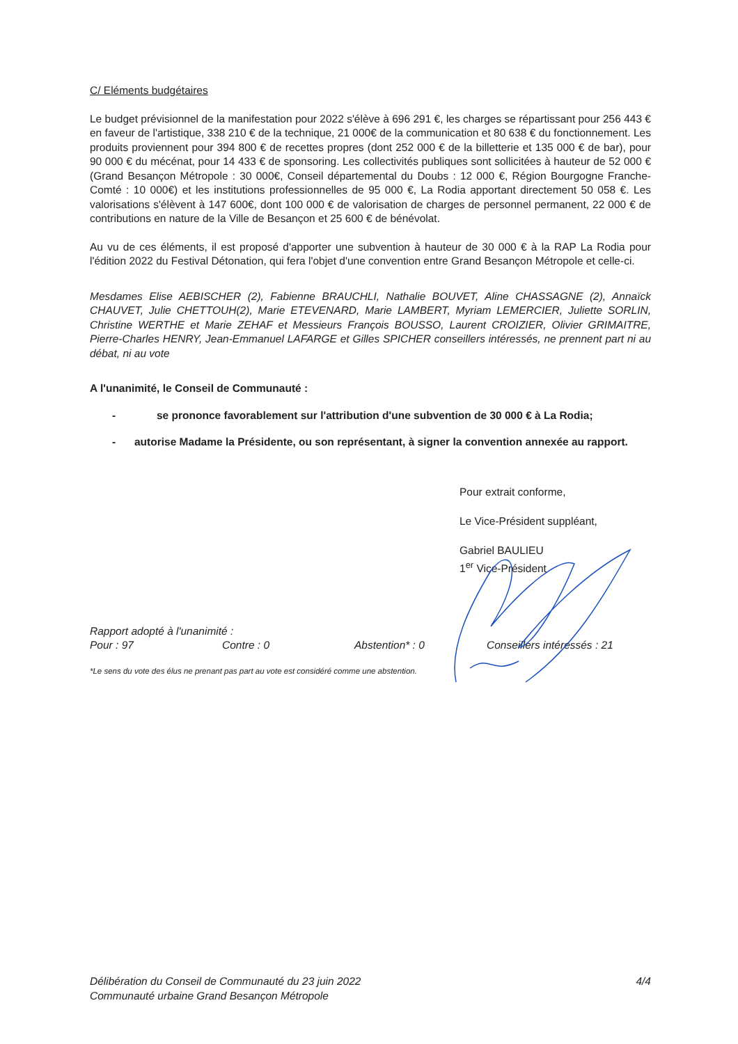C/ Eléments budgétaires
Le budget prévisionnel de la manifestation pour 2022 s'élève à 696 291 €, les charges se répartissant pour 256 443 € en faveur de l'artistique, 338 210 € de la technique, 21 000€ de la communication et 80 638 € du fonctionnement. Les produits proviennent pour 394 800 € de recettes propres (dont 252 000 € de la billetterie et 135 000 € de bar), pour 90 000 € du mécénat, pour 14 433 € de sponsoring. Les collectivités publiques sont sollicitées à hauteur de 52 000 € (Grand Besançon Métropole : 30 000€, Conseil départemental du Doubs : 12 000 €, Région Bourgogne Franche-Comté : 10 000€) et les institutions professionnelles de 95 000 €, La Rodia apportant directement 50 058 €. Les valorisations s'élèvent à 147 600€, dont 100 000 € de valorisation de charges de personnel permanent, 22 000 € de contributions en nature de la Ville de Besançon et 25 600 € de bénévolat.
Au vu de ces éléments, il est proposé d'apporter une subvention à hauteur de 30 000 € à la RAP La Rodia pour l'édition 2022 du Festival Détonation, qui fera l'objet d'une convention entre Grand Besançon Métropole et celle-ci.
Mesdames Elise AEBISCHER (2), Fabienne BRAUCHLI, Nathalie BOUVET, Aline CHASSAGNE (2), Annaïck CHAUVET, Julie CHETTOUH(2), Marie ETEVENARD, Marie LAMBERT, Myriam LEMERCIER, Juliette SORLIN, Christine WERTHE et Marie ZEHAF et Messieurs François BOUSSO, Laurent CROIZIER, Olivier GRIMAITRE, Pierre-Charles HENRY, Jean-Emmanuel LAFARGE et Gilles SPICHER conseillers intéressés, ne prennent part ni au débat, ni au vote
A l'unanimité, le Conseil de Communauté :
- se prononce favorablement sur l'attribution d'une subvention de 30 000 € à La Rodia;
- autorise Madame la Présidente, ou son représentant, à signer la convention annexée au rapport.
Pour extrait conforme,
Le Vice-Président suppléant,
Gabriel BAULIEU
1<sup>er</sup> Vice-Président
Rapport adopté à l'unanimité :
Pour : 97 Contre : 0 Abstention* : 0 Conseillers intéressés : 21
*Le sens du vote des élus ne prenant pas part au vote est considéré comme une abstention.
Délibération du Conseil de Communauté du 23 juin 2022
Communauté urbaine Grand Besançon Métropole
4/4